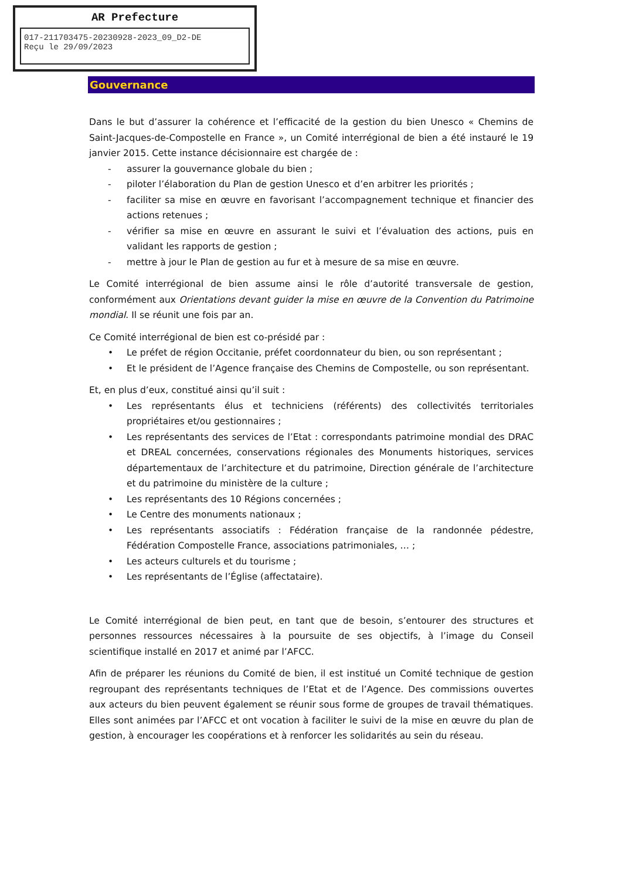AR Prefecture
017-211703475-20230928-2023_09_D2-DE
Reçu le 29/09/2023
Gouvernance
Dans le but d’assurer la cohérence et l’efficacité de la gestion du bien Unesco « Chemins de Saint-Jacques-de-Compostelle en France », un Comité interrégional de bien a été instauré le 19 janvier 2015. Cette instance décisionnaire est chargée de :
- assurer la gouvernance globale du bien ;
- piloter l’élaboration du Plan de gestion Unesco et d’en arbitrer les priorités ;
- faciliter sa mise en œuvre en favorisant l’accompagnement technique et financier des actions retenues ;
- vérifier sa mise en œuvre en assurant le suivi et l’évaluation des actions, puis en validant les rapports de gestion ;
- mettre à jour le Plan de gestion au fur et à mesure de sa mise en œuvre.
Le Comité interrégional de bien assume ainsi le rôle d’autorité transversale de gestion, conformément aux Orientations devant guider la mise en œuvre de la Convention du Patrimoine mondial. Il se réunit une fois par an.
Ce Comité interrégional de bien est co-présidé par :
• Le préfet de région Occitanie, préfet coordonnateur du bien, ou son représentant ;
• Et le président de l’Agence française des Chemins de Compostelle, ou son représentant.
Et, en plus d’eux, constitué ainsi qu’il suit :
• Les représentants élus et techniciens (référents) des collectivités territoriales propriétaires et/ou gestionnaires ;
• Les représentants des services de l’Etat : correspondants patrimoine mondial des DRAC et DREAL concernées, conservations régionales des Monuments historiques, services départementaux de l’architecture et du patrimoine, Direction générale de l’architecture et du patrimoine du ministère de la culture ;
• Les représentants des 10 Régions concernées ;
• Le Centre des monuments nationaux ;
• Les représentants associatifs : Fédération française de la randonnée pédestre, Fédération Compostelle France, associations patrimoniales, … ;
• Les acteurs culturels et du tourisme ;
• Les représentants de l’Église (affectataire).
Le Comité interrégional de bien peut, en tant que de besoin, s’entourer des structures et personnes ressources nécessaires à la poursuite de ses objectifs, à l’image du Conseil scientifique installé en 2017 et animé par l’AFCC.
Afin de préparer les réunions du Comité de bien, il est institué un Comité technique de gestion regroupant des représentants techniques de l’Etat et de l’Agence. Des commissions ouvertes aux acteurs du bien peuvent également se réunir sous forme de groupes de travail thématiques. Elles sont animées par l’AFCC et ont vocation à faciliter le suivi de la mise en œuvre du plan de gestion, à encourager les coopérations et à renforcer les solidarités au sein du réseau.